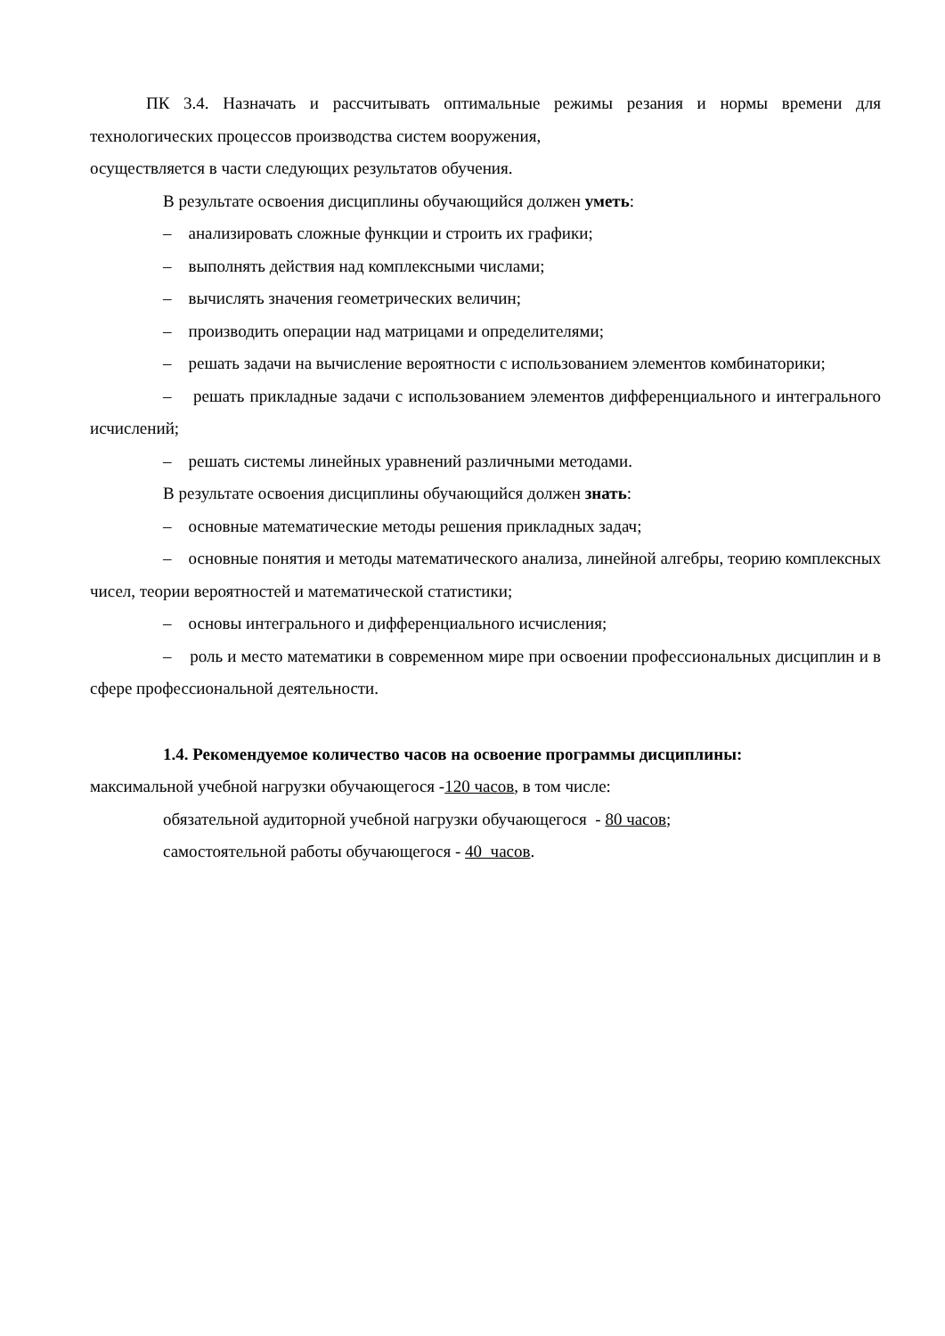ПК 3.4. Назначать и рассчитывать оптимальные режимы резания и нормы времени для технологических процессов производства систем вооружения,
осуществляется в части следующих результатов обучения.
В результате освоения дисциплины обучающийся должен уметь:
– анализировать сложные функции и строить их графики;
– выполнять действия над комплексными числами;
– вычислять значения геометрических величин;
– производить операции над матрицами и определителями;
– решать задачи на вычисление вероятности с использованием элементов комбинаторики;
– решать прикладные задачи с использованием элементов дифференциального и интегрального исчислений;
– решать системы линейных уравнений различными методами.
В результате освоения дисциплины обучающийся должен знать:
– основные математические методы решения прикладных задач;
– основные понятия и методы математического анализа, линейной алгебры, теорию комплексных чисел, теории вероятностей и математической статистики;
– основы интегрального и дифференциального исчисления;
– роль и место математики в современном мире при освоении профессиональных дисциплин и в сфере профессиональной деятельности.
1.4. Рекомендуемое количество часов на освоение программы дисциплины:
максимальной учебной нагрузки обучающегося -120 часов, в том числе:
обязательной аудиторной учебной нагрузки обучающегося - 80 часов;
самостоятельной работы обучающегося - 40 часов.